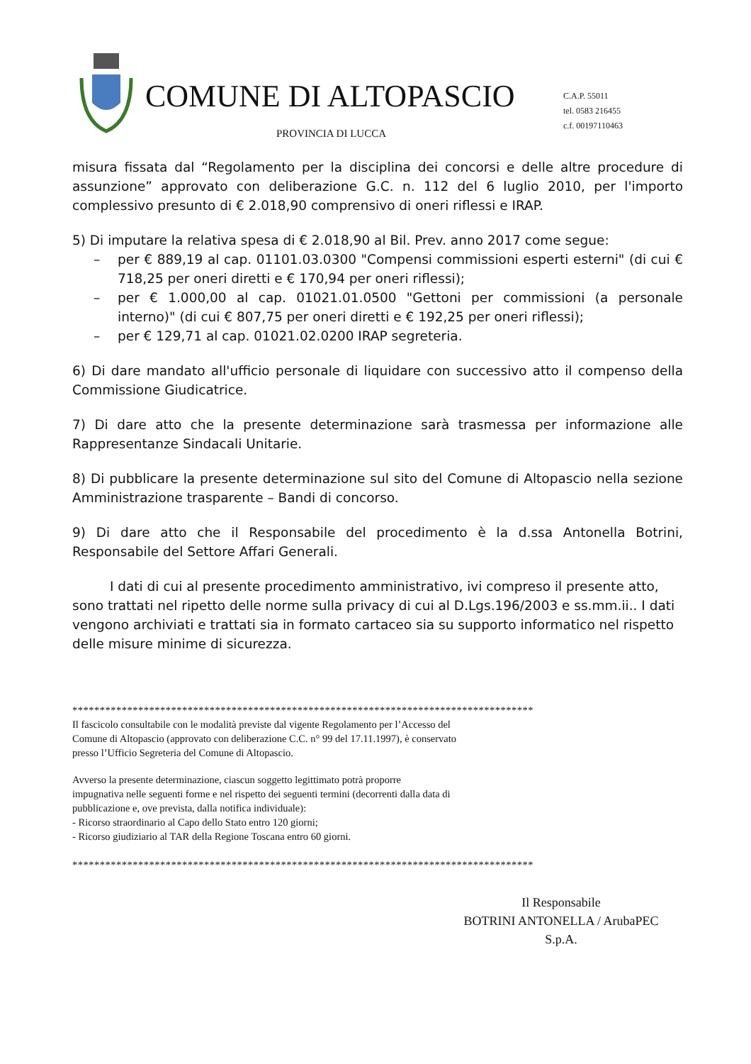COMUNE DI ALTOPASCIO
C.A.P. 55011
tel. 0583 216455
c.f. 00197110463
PROVINCIA DI LUCCA
misura fissata dal “Regolamento per la disciplina dei concorsi e delle altre procedure di assunzione” approvato con deliberazione G.C. n. 112 del 6 luglio 2010, per l'importo complessivo presunto di € 2.018,90 comprensivo di oneri riflessi e IRAP.
5) Di imputare la relativa spesa di € 2.018,90 al Bil. Prev. anno 2017 come segue:
– per € 889,19 al cap. 01101.03.0300 "Compensi commissioni esperti esterni" (di cui € 718,25 per oneri diretti e € 170,94 per oneri riflessi);
– per € 1.000,00 al cap. 01021.01.0500 "Gettoni per commissioni (a personale interno)" (di cui € 807,75 per oneri diretti e € 192,25 per oneri riflessi);
– per € 129,71 al cap. 01021.02.0200 IRAP segreteria.
6) Di dare mandato all'ufficio personale di liquidare con successivo atto il compenso della Commissione Giudicatrice.
7) Di dare atto che la presente determinazione sarà trasmessa per informazione alle Rappresentanze Sindacali Unitarie.
8) Di pubblicare la presente determinazione sul sito del Comune di Altopascio nella sezione Amministrazione trasparente – Bandi di concorso.
9) Di dare atto che il Responsabile del procedimento è la d.ssa Antonella Botrini, Responsabile del Settore Affari Generali.
I dati di cui al presente procedimento amministrativo, ivi compreso il presente atto, sono trattati nel ripetto delle norme sulla privacy di cui al D.Lgs.196/2003 e ss.mm.ii.. I dati vengono archiviati e trattati sia in formato cartaceo sia su supporto informatico nel rispetto delle misure minime di sicurezza.
************************************************************************************
Il fascicolo consultabile con le modalità previste dal vigente Regolamento per l’Accesso del
Comune di Altopascio (approvato con deliberazione C.C. n° 99 del 17.11.1997), è conservato
presso l’Ufficio Segreteria del Comune di Altopascio.
Avverso la presente determinazione, ciascun soggetto legittimato potrà proporre
impugnativa nelle seguenti forme e nel rispetto dei seguenti termini (decorrenti dalla data di
pubblicazione e, ove prevista, dalla notifica individuale):
- Ricorso straordinario al Capo dello Stato entro 120 giorni;
- Ricorso giudiziario al TAR della Regione Toscana entro 60 giorni.
************************************************************************************
Il Responsabile
BOTRINI ANTONELLA / ArubaPEC
S.p.A.